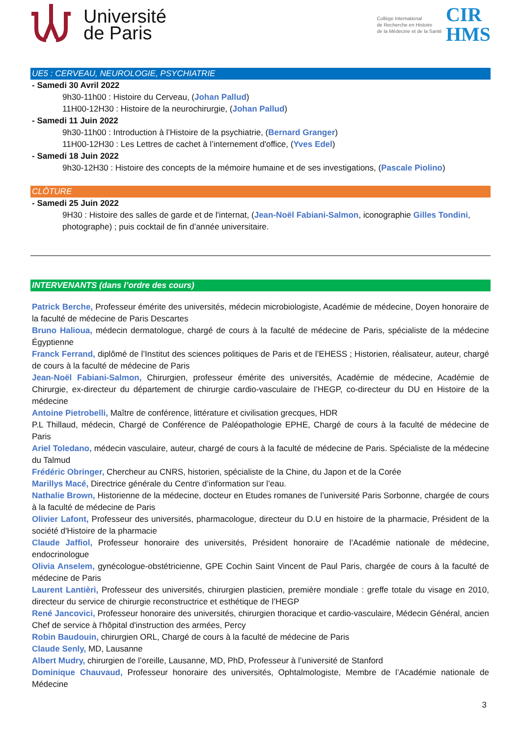Université
de Paris
Collège International
de Recherche en Histoire
de la Médecine et de la Santé
CIR
HMS
UE5 : CERVEAU, NEUROLOGIE, PSYCHIATRIE
- Samedi 30 Avril 2022
9h30-11h00 : Histoire du Cerveau, (Johan Pallud)
11H00-12H30 : Histoire de la neurochirurgie, (Johan Pallud)
- Samedi 11 Juin 2022
9h30-11h00 : Introduction à l’Histoire de la psychiatrie, (Bernard Granger)
11H00-12H30 : Les Lettres de cachet à l’internement d'office, (Yves Edel)
- Samedi 18 Juin 2022
9h30-12H30 : Histoire des concepts de la mémoire humaine et de ses investigations, (Pascale Piolino)
CLÔTURE
- Samedi 25 Juin 2022
9H30 : Histoire des salles de garde et de l'internat, (Jean-Noël Fabiani-Salmon, iconographie Gilles Tondini, photographe) ; puis cocktail de fin d’année universitaire.
INTERVENANTS (dans l’ordre des cours)
Patrick Berche, Professeur émérite des universités, médecin microbiologiste, Académie de médecine, Doyen honoraire de la faculté de médecine de Paris Descartes
Bruno Halioua, médecin dermatologue, chargé de cours à la faculté de médecine de Paris, spécialiste de la médecine Égyptienne
Franck Ferrand, diplômé de l’Institut des sciences politiques de Paris et de l’EHESS ; Historien, réalisateur, auteur, chargé de cours à la faculté de médecine de Paris
Jean-Noël Fabiani-Salmon, Chirurgien, professeur émérite des universités, Académie de médecine, Académie de Chirurgie, ex-directeur du département de chirurgie cardio-vasculaire de l’HEGP, co-directeur du DU en Histoire de la médecine
Antoine Pietrobelli, Maître de conférence, littérature et civilisation grecques, HDR
P.L Thillaud, médecin, Chargé de Conférence de Paléopathologie EPHE, Chargé de cours à la faculté de médecine de Paris
Ariel Toledano, médecin vasculaire, auteur, chargé de cours à la faculté de médecine de Paris. Spécialiste de la médecine du Talmud
Frédéric Obringer, Chercheur au CNRS, historien, spécialiste de la Chine, du Japon et de la Corée
Marillys Macé, Directrice générale du Centre d’information sur l’eau.
Nathalie Brown, Historienne de la médecine, docteur en Etudes romanes de l’université Paris Sorbonne, chargée de cours à la faculté de médecine de Paris
Olivier Lafont, Professeur des universités, pharmacologue, directeur du D.U en histoire de la pharmacie, Président de la société d'Histoire de la pharmacie
Claude Jaffiol, Professeur honoraire des universités, Président honoraire de l’Académie nationale de médecine, endocrinologue
Olivia Anselem, gynécologue-obstétricienne, GPE Cochin Saint Vincent de Paul Paris, chargée de cours à la faculté de médecine de Paris
Laurent Lantièri, Professeur des universités, chirurgien plasticien, première mondiale : greffe totale du visage en 2010, directeur du service de chirurgie reconstructrice et esthétique de l’HEGP
René Jancovici, Professeur honoraire des universités, chirurgien thoracique et cardio-vasculaire, Médecin Général, ancien Chef de service à l'hôpital d'instruction des armées, Percy
Robin Baudouin, chirurgien ORL, Chargé de cours à la faculté de médecine de Paris
Claude Senly, MD, Lausanne
Albert Mudry, chirurgien de l’oreille, Lausanne, MD, PhD, Professeur à l’université de Stanford
Dominique Chauvaud, Professeur honoraire des universités, Ophtalmologiste, Membre de l’Académie nationale de Médecine
3